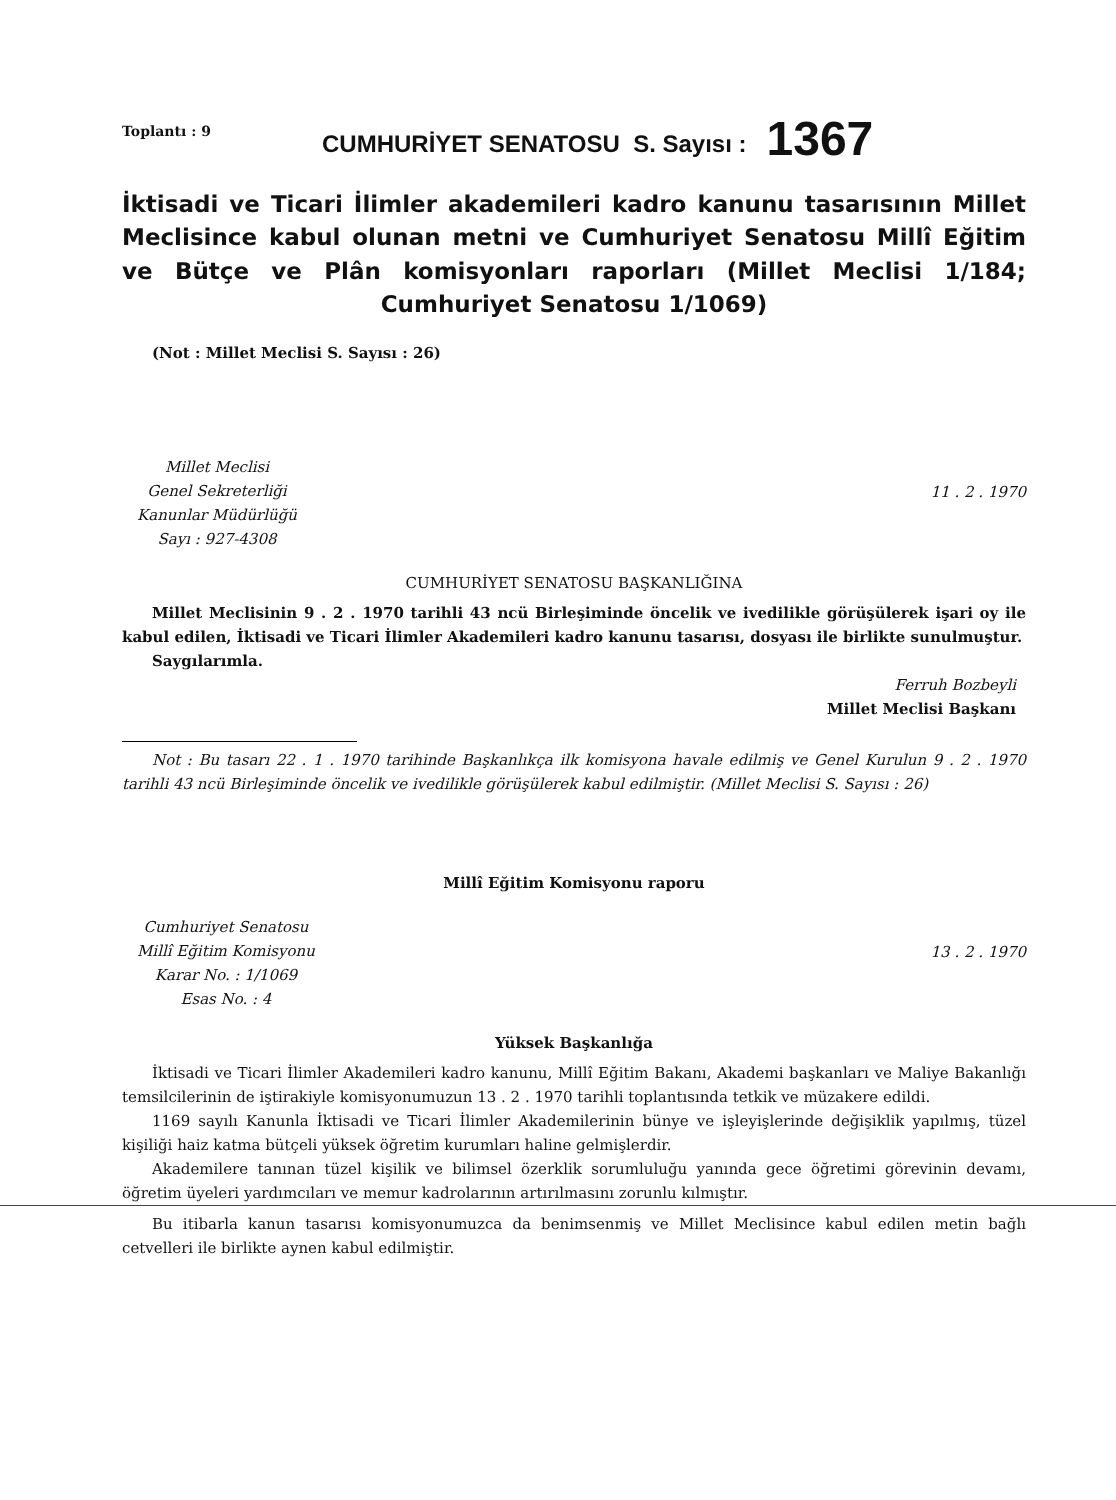Toplantı : 9
CUMHURİYET SENATOSU S. Sayısı :
1367
İktisadi ve Ticari İlimler akademileri kadro kanunu tasarısının Millet Meclisince kabul olunan metni ve Cumhuriyet Senatosu Millî Eğitim ve Bütçe ve Plân komisyonları raporları (Millet Meclisi 1/184; Cumhuriyet Senatosu 1/1069)
(Not : Millet Meclisi S. Sayısı : 26)
Millet Meclisi
Genel Sekreterliği
Kanunlar Müdürlüğü
Sayı : 927-4308
11 . 2 . 1970
CUMHURİYET SENATOSU BAŞKANLIĞINA
Millet Meclisinin 9 . 2 . 1970 tarihli 43 ncü Birleşiminde öncelik ve ivedilikle görüşülerek işari oy ile kabul edilen, İktisadi ve Ticari İlimler Akademileri kadro kanunu tasarısı, dosyası ile birlikte sunulmuştur.
Saygılarımla.
Ferruh Bozbeyli
Millet Meclisi Başkanı
Not : Bu tasarı 22 . 1 . 1970 tarihinde Başkanlıkça ilk komisyona havale edilmiş ve Genel Kurulun 9 . 2 . 1970 tarihli 43 ncü Birleşiminde öncelik ve ivedilikle görüşülerek kabul edilmiştir. (Millet Meclisi S. Sayısı : 26)
Millî Eğitim Komisyonu raporu
Cumhuriyet Senatosu
Millî Eğitim Komisyonu
Karar No. : 1/1069
Esas No. : 4
13 . 2 . 1970
Yüksek Başkanlığa
İktisadi ve Ticari İlimler Akademileri kadro kanunu, Millî Eğitim Bakanı, Akademi başkanları ve Maliye Bakanlığı temsilcilerinin de iştirakiyle komisyonumuzun 13 . 2 . 1970 tarihli toplantısında tetkik ve müzakere edildi.
1169 sayılı Kanunla İktisadi ve Ticari İlimler Akademilerinin bünye ve işleyişlerinde değişiklik yapılmış, tüzel kişiliği haiz katma bütçeli yüksek öğretim kurumları haline gelmişlerdir.
Akademilere tanınan tüzel kişilik ve bilimsel özerklik sorumluluğu yanında gece öğretimi görevinin devamı, öğretim üyeleri yardımcıları ve memur kadrolarının artırılmasını zorunlu kılmıştır.
Bu itibarla kanun tasarısı komisyonumuzca da benimsenmiş ve Millet Meclisince kabul edilen metin bağlı cetvelleri ile birlikte aynen kabul edilmiştir.